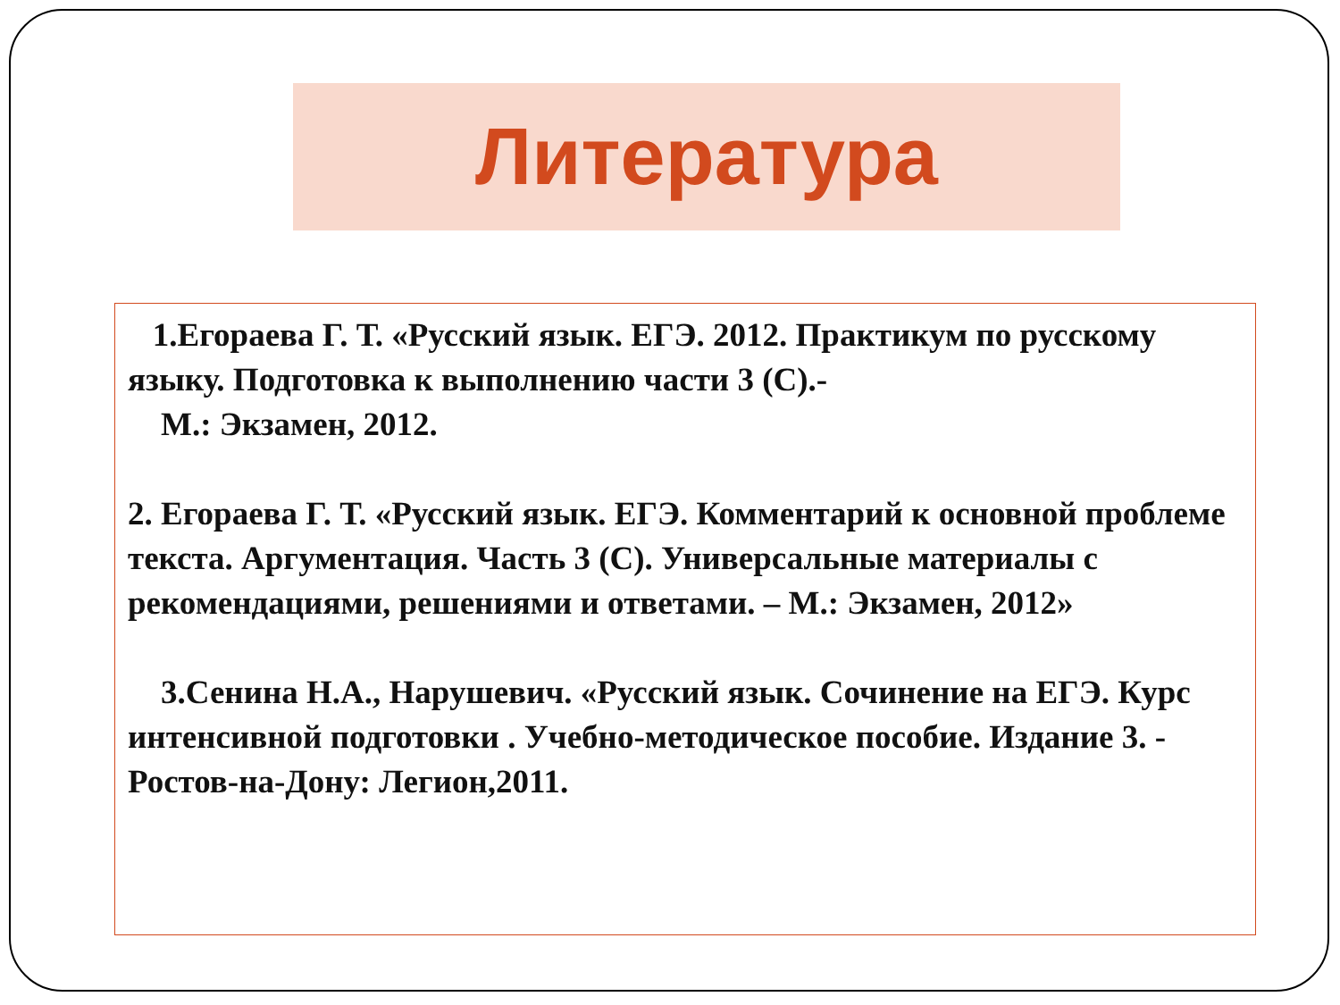Литература
1.Егораева Г. Т. «Русский язык. ЕГЭ. 2012. Практикум по русскому языку. Подготовка к выполнению части 3 (С).-
М.: Экзамен, 2012.
2. Егораева Г. Т. «Русский язык. ЕГЭ. Комментарий к основной проблеме текста. Аргументация. Часть 3 (С). Универсальные материалы с рекомендациями, решениями и ответами. – М.: Экзамен, 2012»
3.Сенина Н.А., Нарушевич. «Русский язык. Сочинение на ЕГЭ. Курс интенсивной подготовки . Учебно-методическое пособие. Издание 3. - Ростов-на-Дону: Легион,2011.